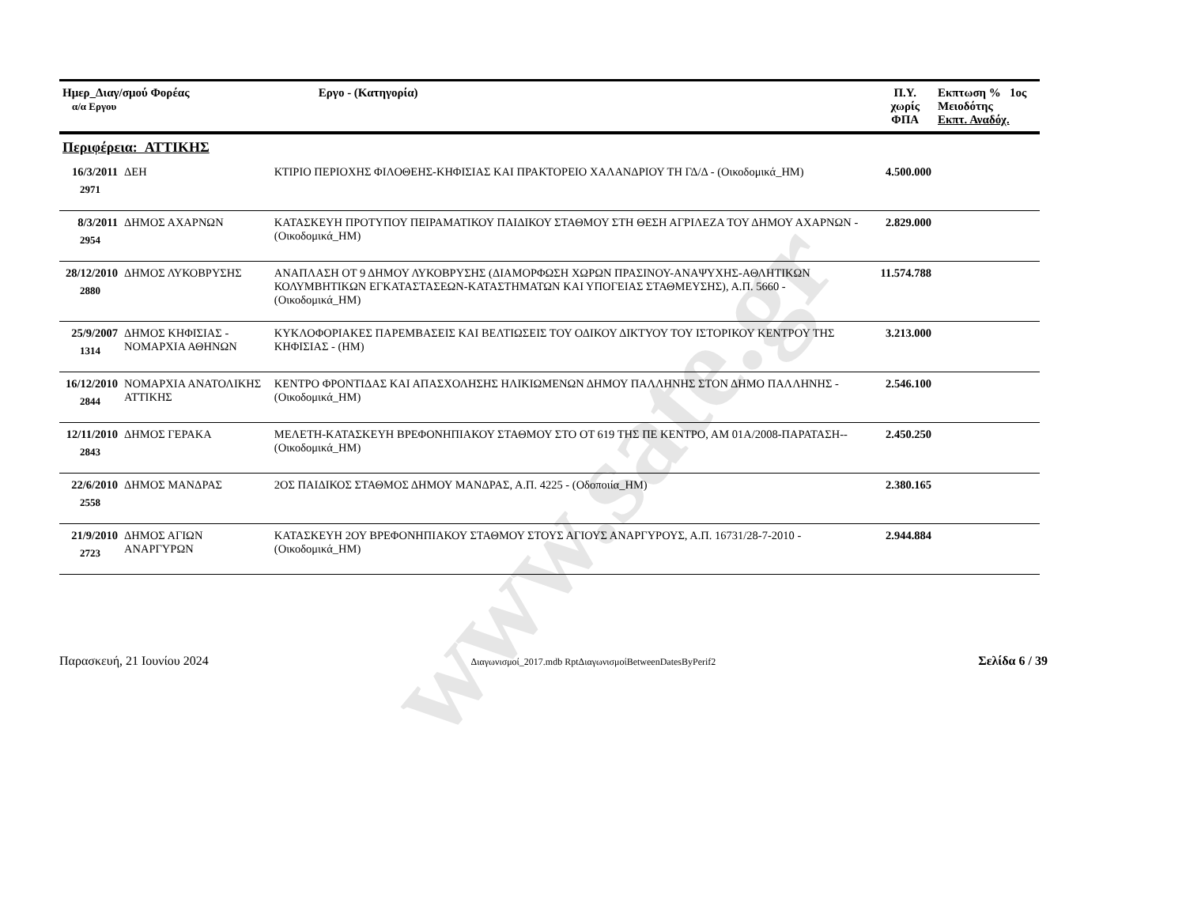www.sate.gr
| Ημερ_Διαγ/σμού Φορέας α/α Εργου | | Εργο - (Κατηγορία) | Π.Υ. χωρίς ΦΠΑ | Εκπτωση % 1ος Μειοδότης Εκπτ. Αναδόχ. |
| --- | --- | --- | --- | --- |
| Περιφέρεια: ΑΤΤΙΚΗΣ | | | | |
| 16/3/2011 2971 | ΔΕΗ | ΚΤΙΡΙΟ ΠΕΡΙΟΧΗΣ ΦΙΛΟΘΕΗΣ-ΚΗΦΙΣΙΑΣ ΚΑΙ ΠΡΑΚΤΟΡΕΙΟ ΧΑΛΑΝΔΡΙΟΥ ΤΗ ΓΔ/Δ - (Οικοδομικά_ΗΜ) | 4.500.000 | |
| 8/3/2011 2954 | ΔΗΜΟΣ ΑΧΑΡΝΩΝ | ΚΑΤΑΣΚΕΥΗ ΠΡΟΤΥΠΟΥ ΠΕΙΡΑΜΑΤΙΚΟΥ ΠΑΙΔΙΚΟΥ ΣΤΑΘΜΟΥ ΣΤΗ ΘΕΣΗ ΑΓΡΙΛΕΖΑ ΤΟΥ ΔΗΜΟΥ ΑΧΑΡΝΩΝ - (Οικοδομικά_ΗΜ) | 2.829.000 | |
| 28/12/2010 2880 | ΔΗΜΟΣ ΛΥΚΟΒΡΥΣΗΣ | ΑΝΑΠΛΑΣΗ ΟΤ 9 ΔΗΜΟΥ ΛΥΚΟΒΡΥΣΗΣ (ΔΙΑΜΟΡΦΩΣΗ ΧΩΡΩΝ ΠΡΑΣΙΝΟΥ-ΑΝΑΨΥΧΗΣ-ΑΘΛΗΤΙΚΩΝ ΚΟΛΥΜΒΗΤΙΚΩΝ ΕΓΚΑΤΑΣΤΑΣΕΩΝ-ΚΑΤΑΣΤΗΜΑΤΩΝ ΚΑΙ ΥΠΟΓΕΙΑΣ ΣΤΑΘΜΕΥΣΗΣ), Α.Π. 5660 - (Οικοδομικά_ΗΜ) | 11.574.788 | |
| 25/9/2007 1314 | ΔΗΜΟΣ ΚΗΦΙΣΙΑΣ - ΝΟΜΑΡΧΙΑ ΑΘΗΝΩΝ | ΚΥΚΛΟΦΟΡΙΑΚΕΣ ΠΑΡΕΜΒΑΣΕΙΣ ΚΑΙ ΒΕΛΤΙΩΣΕΙΣ ΤΟΥ ΟΔΙΚΟΥ ΔΙΚΤΥΟΥ ΤΟΥ ΙΣΤΟΡΙΚΟΥ ΚΕΝΤΡΟΥ ΤΗΣ ΚΗΦΙΣΙΑΣ - (ΗΜ) | 3.213.000 | |
| 16/12/2010 2844 | ΝΟΜΑΡΧΙΑ ΑΝΑΤΟΛΙΚΗΣ ΑΤΤΙΚΗΣ | ΚΕΝΤΡΟ ΦΡΟΝΤΙΔΑΣ ΚΑΙ ΑΠΑΣΧΟΛΗΣΗΣ ΗΛΙΚΙΩΜΕΝΩΝ ΔΗΜΟΥ ΠΑΛΛΗΝΗΣ ΣΤΟΝ ΔΗΜΟ ΠΑΛΛΗΝΗΣ - (Οικοδομικά_ΗΜ) | 2.546.100 | |
| 12/11/2010 2843 | ΔΗΜΟΣ ΓΕΡΑΚΑ | ΜΕΛΕΤΗ-ΚΑΤΑΣΚΕΥΗ ΒΡΕΦΟΝΗΠΙΑΚΟΥ ΣΤΑΘΜΟΥ ΣΤΟ ΟΤ 619 ΤΗΣ ΠΕ ΚΕΝΤΡΟ, ΑΜ 01Α/2008-ΠΑΡΑΤΑΣΗ-- (Οικοδομικά_ΗΜ) | 2.450.250 | |
| 22/6/2010 2558 | ΔΗΜΟΣ ΜΑΝΔΡΑΣ | 2ΟΣ ΠΑΙΔΙΚΟΣ ΣΤΑΘΜΟΣ ΔΗΜΟΥ ΜΑΝΔΡΑΣ, Α.Π. 4225 - (Οδοποιία_ΗΜ) | 2.380.165 | |
| 21/9/2010 2723 | ΔΗΜΟΣ ΑΓΙΩΝ ΑΝΑΡΓΥΡΩΝ | ΚΑΤΑΣΚΕΥΗ 2ΟΥ ΒΡΕΦΟΝΗΠΙΑΚΟΥ ΣΤΑΘΜΟΥ ΣΤΟΥΣ ΑΓΙΟΥΣ ΑΝΑΡΓΥΡΟΥΣ, Α.Π. 16731/28-7-2010 - (Οικοδομικά_ΗΜ) | 2.944.884 | |
Παρασκευή, 21 Ιουνίου 2024 Διαγωνισμοί_2017.mdb RptΔιαγωνισμοίBetweenDatesByPerif2 Σελίδα 6 / 39